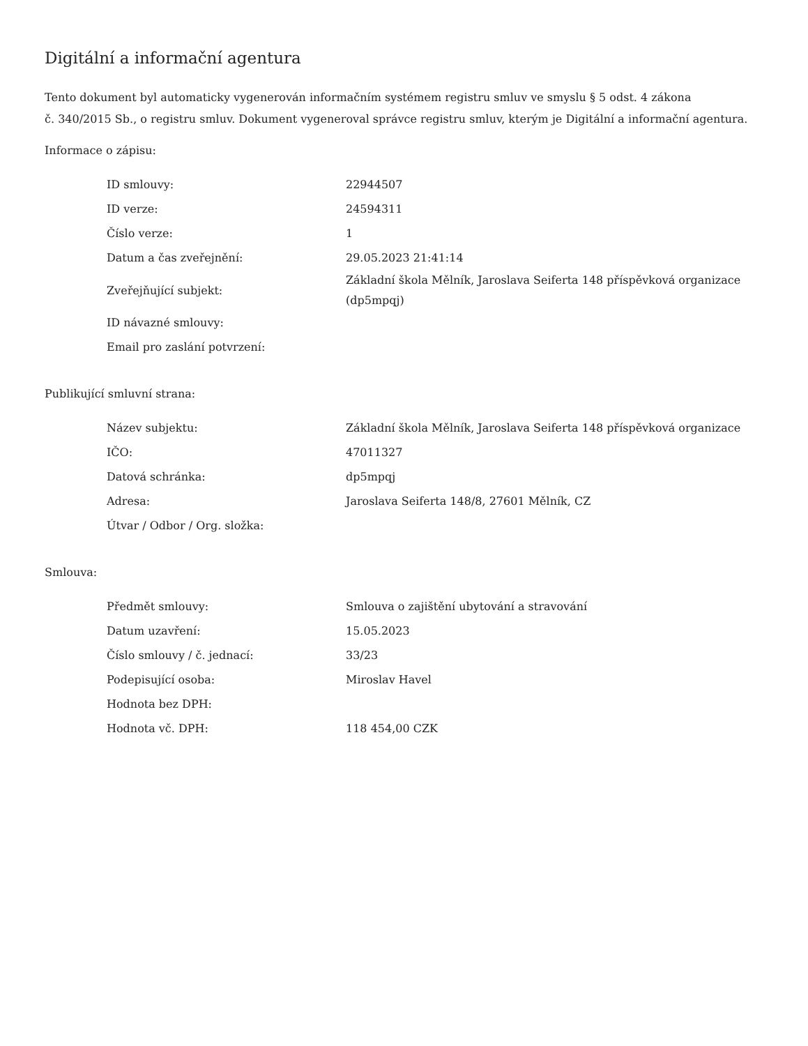Digitální a informační agentura
Tento dokument byl automaticky vygenerován informačním systémem registru smluv ve smyslu § 5 odst. 4 zákona
č. 340/2015 Sb., o registru smluv. Dokument vygeneroval správce registru smluv, kterým je Digitální a informační agentura.
Informace o zápisu:
| ID smlouvy: | 22944507 |
| ID verze: | 24594311 |
| Číslo verze: | 1 |
| Datum a čas zveřejnění: | 29.05.2023 21:41:14 |
| Zveřejňující subjekt: | Základní škola Mělník, Jaroslava Seiferta 148 příspěvková organizace (dp5mpqj) |
| ID návazné smlouvy: | |
| Email pro zaslání potvrzení: | |
Publikující smluvní strana:
| Název subjektu: | Základní škola Mělník, Jaroslava Seiferta 148 příspěvková organizace |
| IČO: | 47011327 |
| Datová schránka: | dp5mpqj |
| Adresa: | Jaroslava Seiferta 148/8, 27601 Mělník, CZ |
| Útvar / Odbor / Org. složka: | |
Smlouva:
| Předmět smlouvy: | Smlouva o zajištění ubytování a stravování |
| Datum uzavření: | 15.05.2023 |
| Číslo smlouvy / č. jednací: | 33/23 |
| Podepisující osoba: | Miroslav Havel |
| Hodnota bez DPH: | |
| Hodnota vč. DPH: | 118 454,00 CZK |